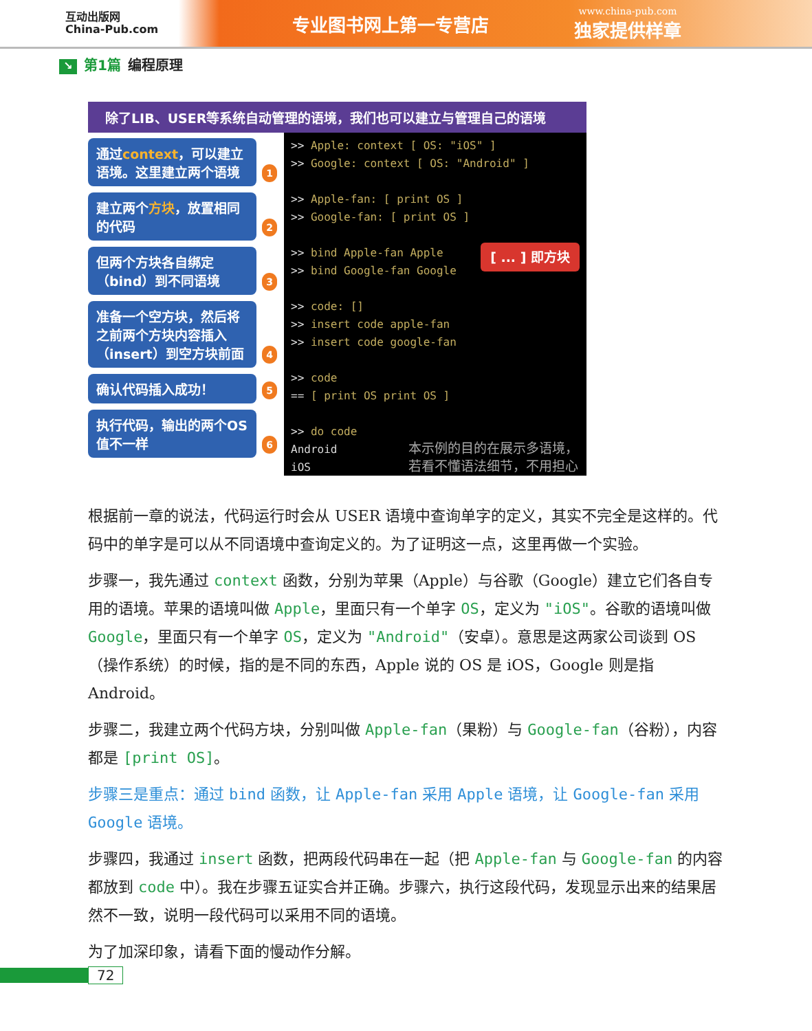互动出版网
China-Pub.com
专业图书网上第一专营店
www.china-pub.com
独家提供样章
↘ 第1篇 编程原理
除了LIB、USER等系统自动管理的语境，我们也可以建立与管理自己的语境
通过context，可以建立语境。这里建立两个语境
1
建立两个方块，放置相同的代码
2
但两个方块各自绑定（bind）到不同语境
3
准备一个空方块，然后将之前两个方块内容插入（insert）到空方块前面
4
确认代码插入成功！
5
执行代码，输出的两个OS值不一样
6
>> Apple: context [ OS: "iOS" ] >> Google: context [ OS: "Android" ] >> Apple-fan: [ print OS ] >> Google-fan: [ print OS ] >> bind Apple-fan Apple >> bind Google-fan Google >> code: [] >> insert code apple-fan >> insert code google-fan >> code == [ print OS print OS ] >> do code Android iOS
[ ... ] 即方块
本示例的目的在展示多语境，
若看不懂语法细节，不用担心
根据前一章的说法，代码运行时会从 USER 语境中查询单字的定义，其实不完全是这样的。代码中的单字是可以从不同语境中查询定义的。为了证明这一点，这里再做一个实验。
步骤一，我先通过 context 函数，分别为苹果（Apple）与谷歌（Google）建立它们各自专用的语境。苹果的语境叫做 Apple，里面只有一个单字 OS，定义为 "iOS"。谷歌的语境叫做 Google，里面只有一个单字 OS，定义为 "Android"（安卓）。意思是这两家公司谈到 OS（操作系统）的时候，指的是不同的东西，Apple 说的 OS 是 iOS，Google 则是指 Android。
步骤二，我建立两个代码方块，分别叫做 Apple-fan（果粉）与 Google-fan（谷粉），内容都是 [print OS]。
步骤三是重点：通过 bind 函数，让 Apple-fan 采用 Apple 语境，让 Google-fan 采用 Google 语境。
步骤四，我通过 insert 函数，把两段代码串在一起（把 Apple-fan 与 Google-fan 的内容都放到 code 中）。我在步骤五证实合并正确。步骤六，执行这段代码，发现显示出来的结果居然不一致，说明一段代码可以采用不同的语境。
为了加深印象，请看下面的慢动作分解。
72